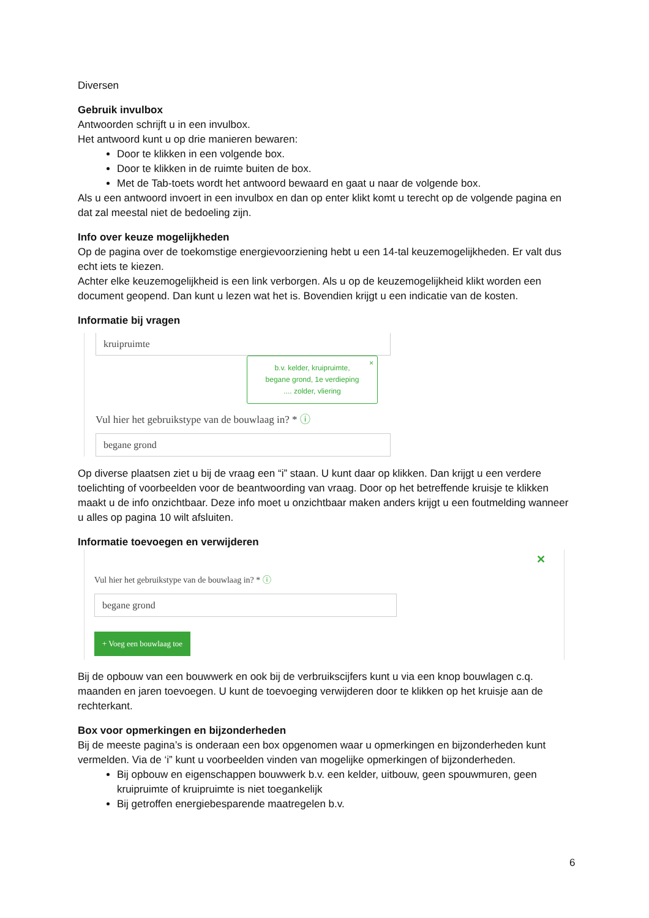Diversen
Gebruik invulbox
Antwoorden schrijft u in een invulbox.
Het antwoord kunt u op drie manieren bewaren:
Door te klikken in een volgende box.
Door te klikken in de ruimte buiten de box.
Met de Tab-toets wordt het antwoord bewaard en gaat u naar de volgende box.
Als u een antwoord invoert in een invulbox en dan op enter klikt komt u terecht op de volgende pagina en dat zal meestal niet de bedoeling zijn.
Info over keuze mogelijkheden
Op de pagina over de toekomstige energievoorziening hebt u een 14-tal keuzemogelijkheden. Er valt dus echt iets te kiezen.
Achter elke keuzemogelijkheid is een link verborgen. Als u op de keuzemogelijkheid klikt worden een document geopend. Dan kunt u lezen wat het is. Bovendien krijgt u een indicatie van de kosten.
Informatie bij vragen
kruipruimte
b.v. kelder, kruipruimte,
begane grond, 1e verdieping
.... zolder, vliering
×
Vul hier het gebruikstype van de bouwlaag in? * ⓘ
begane grond
Op diverse plaatsen ziet u bij de vraag een “i” staan. U kunt daar op klikken. Dan krijgt u een verdere toelichting of voorbeelden voor de beantwoording van vraag. Door op het betreffende kruisje te klikken maakt u de info onzichtbaar. Deze info moet u onzichtbaar maken anders krijgt u een foutmelding wanneer u alles op pagina 10 wilt afsluiten.
Informatie toevoegen en verwijderen
✕
Vul hier het gebruikstype van de bouwlaag in? * ⓘ
begane grond
+ Voeg een bouwlaag toe
Bij de opbouw van een bouwwerk en ook bij de verbruikscijfers kunt u via een knop bouwlagen c.q. maanden en jaren toevoegen. U kunt de toevoeging verwijderen door te klikken op het kruisje aan de rechterkant.
Box voor opmerkingen en bijzonderheden
Bij de meeste pagina’s is onderaan een box opgenomen waar u opmerkingen en bijzonderheden kunt vermelden. Via de ‘i” kunt u voorbeelden vinden van mogelijke opmerkingen of bijzonderheden.
Bij opbouw en eigenschappen bouwwerk b.v. een kelder, uitbouw, geen spouwmuren, geen kruipruimte of kruipruimte is niet toegankelijk
Bij getroffen energiebesparende maatregelen b.v.
6